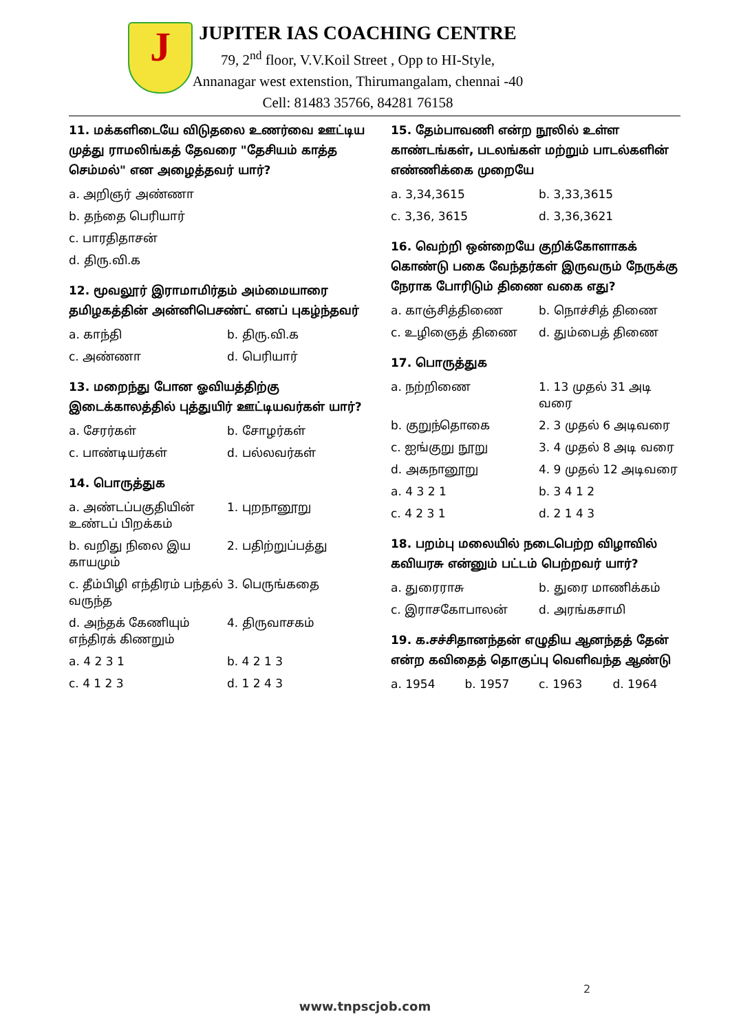J
JUPITER IAS COACHING CENTRE
79, 2<sup>nd</sup> floor, V.V.Koil Street , Opp to HI-Style,
Annanagar west extenstion, Thirumangalam, chennai -40
Cell: 81483 35766, 84281 76158
11. மக்களிடையே விடுதலை உணர்வை ஊட்டிய முத்து ராமலிங்கத் தேவரை "தேசியம் காத்த செம்மல்" என அழைத்தவர் யார்?
a. அறிஞர் அண்ணா
b. தந்தை பெரியார்
c. பாரதிதாசன்
d. திரு.வி.க
12. மூவலூர் இராமாமிர்தம் அம்மையாரை தமிழகத்தின் அன்னிபெசண்ட் எனப் புகழ்ந்தவர்
a. காந்தி b. திரு.வி.க
c. அண்ணா d. பெரியார்
13. மறைந்து போன ஓவியத்திற்கு இடைக்காலத்தில் புத்துயிர் ஊட்டியவர்கள் யார்?
a. சேரர்கள் b. சோழர்கள்
c. பாண்டியர்கள் d. பல்லவர்கள்
14. பொருத்துக
a. அண்டப்பகுதியின் உண்டப் பிறக்கம்
1. புறநானூறு
b. வறிது நிலை இய காயமும் 2. பதிற்றுப்பத்து
c. தீம்பிழி எந்திரம் பந்தல் வருந்த
3. பெருங்கதை
d. அந்தக் கேணியும் எந்திரக் கிணறும்
4. திருவாசகம்
a. 4 2 3 1 b. 4 2 1 3
c. 4 1 2 3 d. 1 2 4 3
15. தேம்பாவணி என்ற நூலில் உள்ள காண்டங்கள், படலங்கள் மற்றும் பாடல்களின் எண்ணிக்கை முறையே
a. 3,34,3615 b. 3,33,3615
c. 3,36, 3615 d. 3,36,3621
16. வெற்றி ஒன்றையே குறிக்கோளாகக் கொண்டு பகை வேந்தர்கள் இருவரும் நேருக்கு நேராக போரிடும் திணை வகை எது?
a. காஞ்சித்திணை b. நொச்சித் திணை
c. உழிஞைத் திணை d. தும்பைத் திணை
17. பொருத்துக
a. நற்றிணை 1. 13 முதல் 31 அடி வரை
b. குறுந்தொகை 2. 3 முதல் 6 அடிவரை
c. ஐங்குறு நூறு 3. 4 முதல் 8 அடி வரை
d. அகநானூறு 4. 9 முதல் 12 அடிவரை
a. 4 3 2 1 b. 3 4 1 2
c. 4 2 3 1 d. 2 1 4 3
18. பறம்பு மலையில் நடைபெற்ற விழாவில் கவியரசு என்னும் பட்டம் பெற்றவர் யார்?
a. துரைராசு b. துரை மாணிக்கம்
c. இராசகோபாலன் d. அரங்கசாமி
19. க.சச்சிதானந்தன் எழுதிய ஆனந்தத் தேன் என்ற கவிதைத் தொகுப்பு வெளிவந்த ஆண்டு
a. 1954 b. 1957 c. 1963 d. 1964
2
www.tnpscjob.com